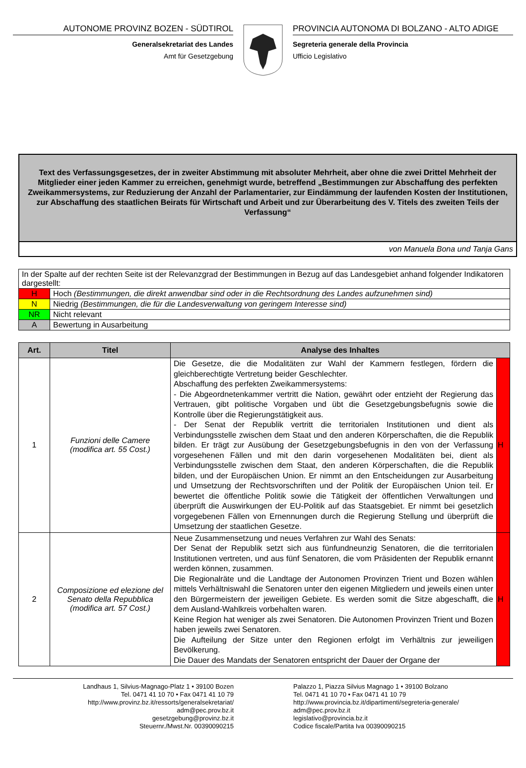AUTONOME PROVINZ BOZEN - SÜDTIROL
Generalsekretariat des Landes
Amt für Gesetzgebung
PROVINCIA AUTONOMA DI BOLZANO - ALTO ADIGE
Segreteria generale della Provincia
Ufficio Legislativo
Text des Verfassungsgesetzes, der in zweiter Abstimmung mit absoluter Mehrheit, aber ohne die zwei Drittel Mehrheit der Mitglieder einer jeden Kammer zu erreichen, genehmigt wurde, betreffend „Bestimmungen zur Abschaffung des perfekten Zweikammersystems, zur Reduzierung der Anzahl der Parlamentarier, zur Eindämmung der laufenden Kosten der Institutionen, zur Abschaffung des staatlichen Beirats für Wirtschaft und Arbeit und zur Überarbeitung des V. Titels des zweiten Teils der Verfassung“
von Manuela Bona und Tanja Gans
| In der Spalte auf der rechten Seite ist der Relevanzgrad der Bestimmungen in Bezug auf das Landesgebiet anhand folgender Indikatoren dargestellt: | |
| H | Hoch (Bestimmungen, die direkt anwendbar sind oder in die Rechtsordnung des Landes aufzunehmen sind) |
| N | Niedrig (Bestimmungen, die für die Landesverwaltung von geringem Interesse sind) |
| NR | Nicht relevant |
| A | Bewertung in Ausarbeitung |
| Art. | Titel | Analyse des Inhaltes | |
| --- | --- | --- | --- |
| 1 | Funzioni delle Camere (modifica art. 55 Cost.) | Die Gesetze, die die Modalitäten zur Wahl der Kammern festlegen, fördern die gleichberechtigte Vertretung beider Geschlechter. Abschaffung des perfekten Zweikammersystems: - Die Abgeordnetenkammer vertritt die Nation, gewährt oder entzieht der Regierung das Vertrauen, gibt politische Vorgaben und übt die Gesetzgebungsbefugnis sowie die Kontrolle über die Regierungstätigkeit aus. - Der Senat der Republik vertritt die territorialen Institutionen und dient als Verbindungsstelle zwischen dem Staat und den anderen Körperschaften, die die Republik bilden. Er trägt zur Ausübung der Gesetzgebungsbefugnis in den von der Verfassung vorgesehenen Fällen und mit den darin vorgesehenen Modalitäten bei, dient als Verbindungsstelle zwischen dem Staat, den anderen Körperschaften, die die Republik bilden, und der Europäischen Union. Er nimmt an den Entscheidungen zur Ausarbeitung und Umsetzung der Rechtsvorschriften und der Politik der Europäischen Union teil. Er bewertet die öffentliche Politik sowie die Tätigkeit der öffentlichen Verwaltungen und überprüft die Auswirkungen der EU-Politik auf das Staatsgebiet. Er nimmt bei gesetzlich vorgegebenen Fällen von Ernennungen durch die Regierung Stellung und überprüft die Umsetzung der staatlichen Gesetze. | H |
| 2 | Composizione ed elezione del Senato della Repubblica (modifica art. 57 Cost.) | Neue Zusammensetzung und neues Verfahren zur Wahl des Senats: Der Senat der Republik setzt sich aus fünfundneunzig Senatoren, die die territorialen Institutionen vertreten, und aus fünf Senatoren, die vom Präsidenten der Republik ernannt werden können, zusammen. Die Regionalräte und die Landtage der Autonomen Provinzen Trient und Bozen wählen mittels Verhältniswahl die Senatoren unter den eigenen Mitgliedern und jeweils einen unter den Bürgermeistern der jeweiligen Gebiete. Es werden somit die Sitze abgeschafft, die dem Ausland-Wahlkreis vorbehalten waren. Keine Region hat weniger als zwei Senatoren. Die Autonomen Provinzen Trient und Bozen haben jeweils zwei Senatoren. Die Aufteilung der Sitze unter den Regionen erfolgt im Verhältnis zur jeweiligen Bevölkerung. Die Dauer des Mandats der Senatoren entspricht der Dauer der Organe der | H |
Landhaus 1, Silvius-Magnago-Platz 1 • 39100 Bozen
Tel. 0471 41 10 70 • Fax 0471 41 10 79
http://www.provinz.bz.it/ressorts/generalsekretariat/
adm@pec.prov.bz.it
gesetzgebung@provinz.bz.it
Steuernr./Mwst.Nr. 00390090215
Palazzo 1, Piazza Silvius Magnago 1 • 39100 Bolzano
Tel. 0471 41 10 70 • Fax 0471 41 10 79
http://www.provincia.bz.it/dipartimenti/segreteria-generale/
adm@pec.prov.bz.it
legislativo@provincia.bz.it
Codice fiscale/Partita Iva 00390090215